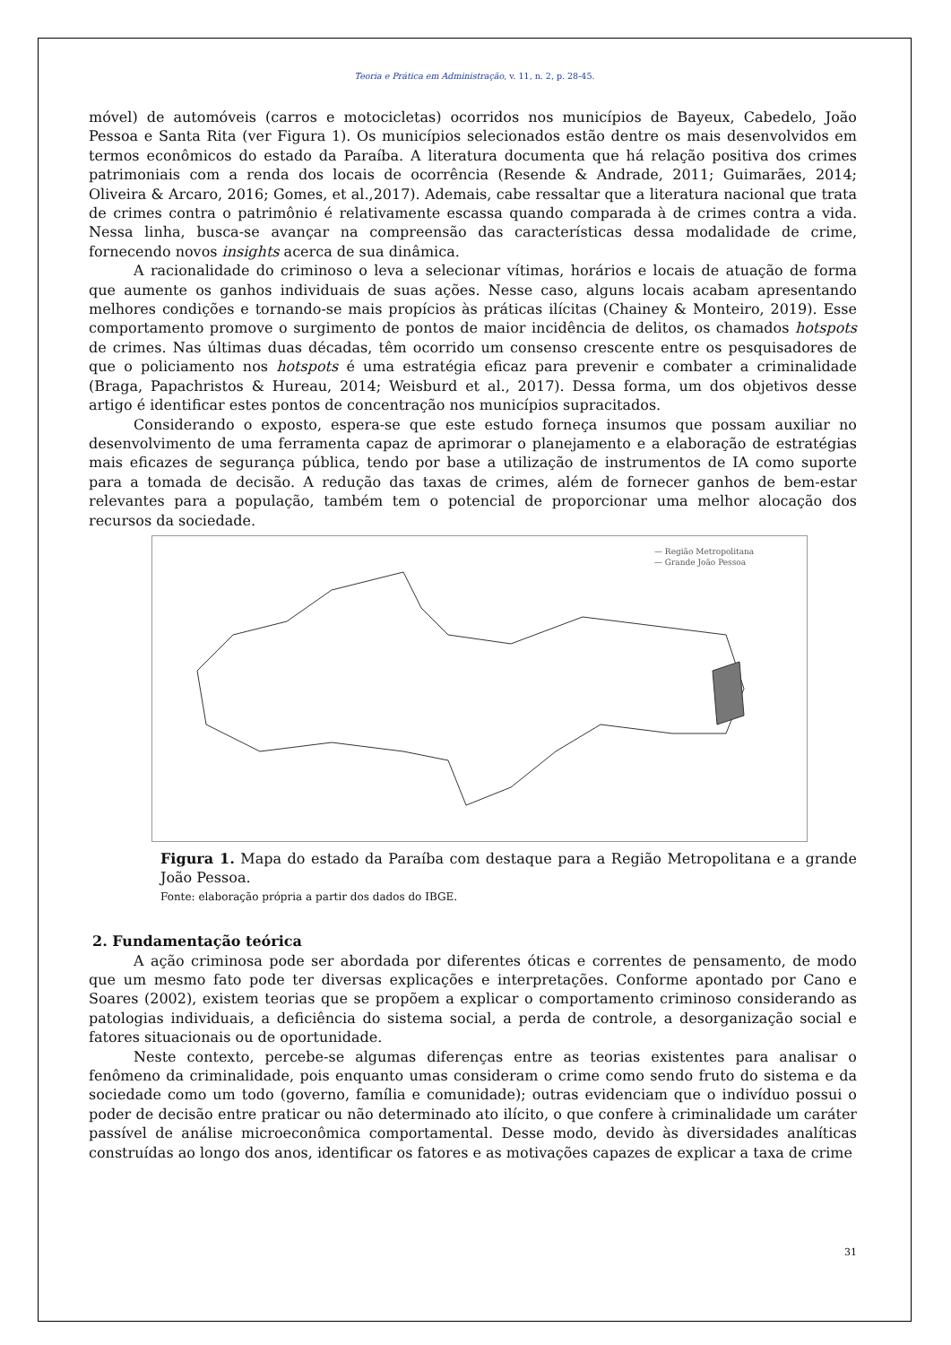Teoria e Prática em Administração, v. 11, n. 2, p. 28-45.
móvel) de automóveis (carros e motocicletas) ocorridos nos municípios de Bayeux, Cabedelo, João Pessoa e Santa Rita (ver Figura 1). Os municípios selecionados estão dentre os mais desenvolvidos em termos econômicos do estado da Paraíba. A literatura documenta que há relação positiva dos crimes patrimoniais com a renda dos locais de ocorrência (Resende & Andrade, 2011; Guimarães, 2014; Oliveira & Arcaro, 2016; Gomes, et al.,2017). Ademais, cabe ressaltar que a literatura nacional que trata de crimes contra o patrimônio é relativamente escassa quando comparada à de crimes contra a vida. Nessa linha, busca-se avançar na compreensão das características dessa modalidade de crime, fornecendo novos insights acerca de sua dinâmica.
A racionalidade do criminoso o leva a selecionar vítimas, horários e locais de atuação de forma que aumente os ganhos individuais de suas ações. Nesse caso, alguns locais acabam apresentando melhores condições e tornando-se mais propícios às práticas ilícitas (Chainey & Monteiro, 2019). Esse comportamento promove o surgimento de pontos de maior incidência de delitos, os chamados hotspots de crimes. Nas últimas duas décadas, têm ocorrido um consenso crescente entre os pesquisadores de que o policiamento nos hotspots é uma estratégia eficaz para prevenir e combater a criminalidade (Braga, Papachristos & Hureau, 2014; Weisburd et al., 2017). Dessa forma, um dos objetivos desse artigo é identificar estes pontos de concentração nos municípios supracitados.
Considerando o exposto, espera-se que este estudo forneça insumos que possam auxiliar no desenvolvimento de uma ferramenta capaz de aprimorar o planejamento e a elaboração de estratégias mais eficazes de segurança pública, tendo por base a utilização de instrumentos de IA como suporte para a tomada de decisão. A redução das taxas de crimes, além de fornecer ganhos de bem-estar relevantes para a população, também tem o potencial de proporcionar uma melhor alocação dos recursos da sociedade.
— Região Metropolitana
— Grande João Pessoa
Figura 1. Mapa do estado da Paraíba com destaque para a Região Metropolitana e a grande João Pessoa.
Fonte: elaboração própria a partir dos dados do IBGE.
2. Fundamentação teórica
A ação criminosa pode ser abordada por diferentes óticas e correntes de pensamento, de modo que um mesmo fato pode ter diversas explicações e interpretações. Conforme apontado por Cano e Soares (2002), existem teorias que se propõem a explicar o comportamento criminoso considerando as patologias individuais, a deficiência do sistema social, a perda de controle, a desorganização social e fatores situacionais ou de oportunidade.
Neste contexto, percebe-se algumas diferenças entre as teorias existentes para analisar o fenômeno da criminalidade, pois enquanto umas consideram o crime como sendo fruto do sistema e da sociedade como um todo (governo, família e comunidade); outras evidenciam que o indivíduo possui o poder de decisão entre praticar ou não determinado ato ilícito, o que confere à criminalidade um caráter passível de análise microeconômica comportamental. Desse modo, devido às diversidades analíticas construídas ao longo dos anos, identificar os fatores e as motivações capazes de explicar a taxa de crime
31